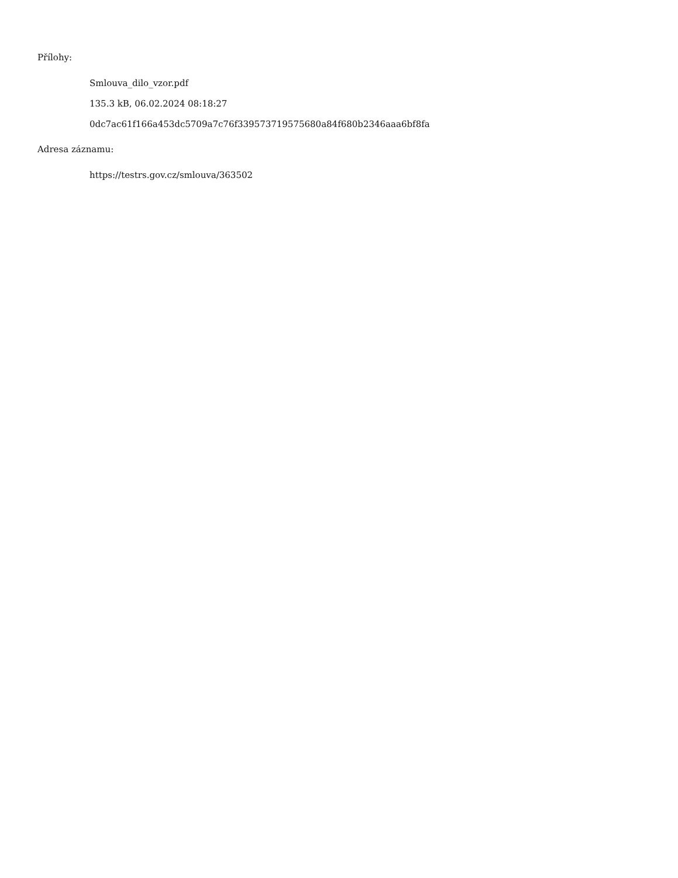Přílohy:
Smlouva_dilo_vzor.pdf
135.3 kB, 06.02.2024 08:18:27
0dc7ac61f166a453dc5709a7c76f339573719575680a84f680b2346aaa6bf8fa
Adresa záznamu:
https://testrs.gov.cz/smlouva/363502